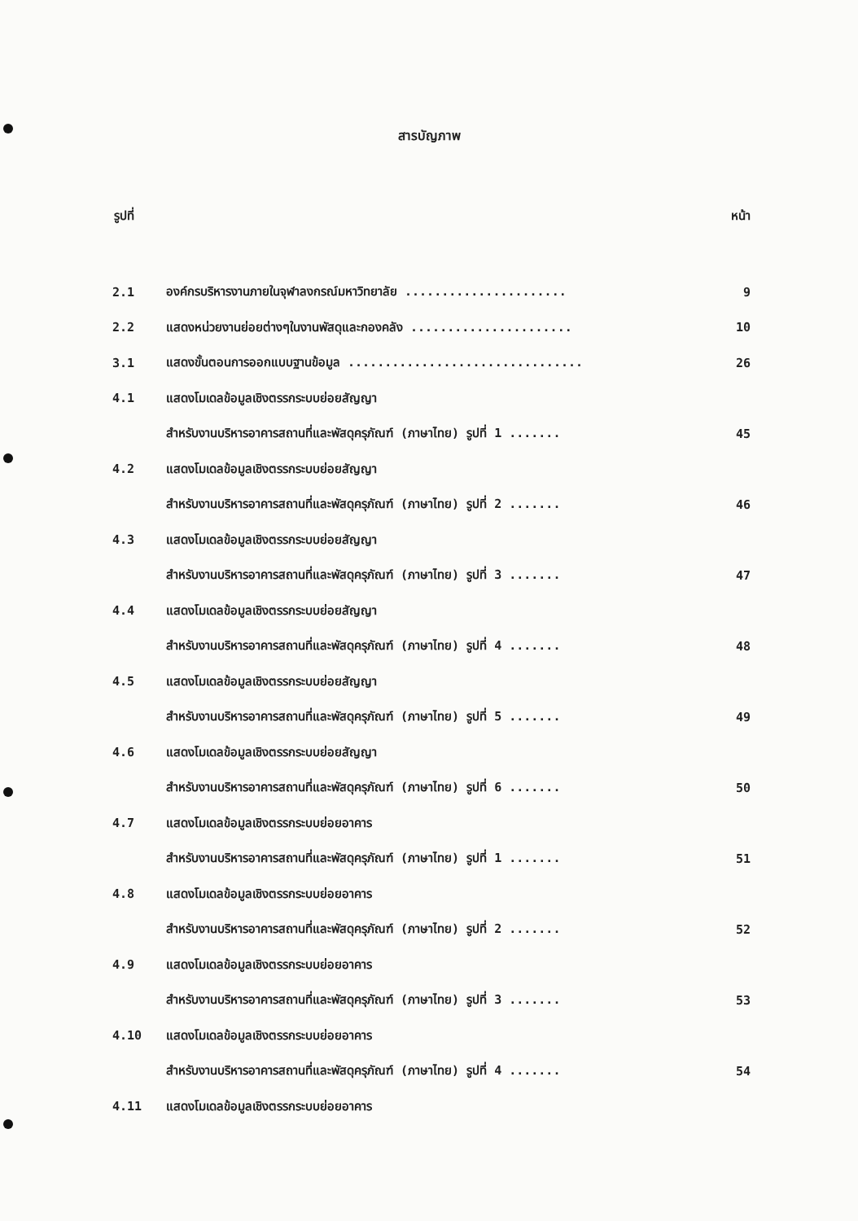สารบัญภาพ
รูปที่ หน้า
| 2.1 | องค์กรบริหารงานภายในจุฬาลงกรณ์มหาวิทยาลัย ...................... | 9 |
| 2.2 | แสดงหน่วยงานย่อยต่างๆในงานพัสดุและกองคลัง ...................... | 10 |
| 3.1 | แสดงขั้นตอนการออกแบบฐานข้อมูล ................................ | 26 |
| 4.1 | แสดงโมเดลข้อมูลเชิงตรรกระบบย่อยสัญญา | |
| | สำหรับงานบริหารอาคารสถานที่และพัสดุครุภัณฑ์ (ภาษาไทย) รูปที่ 1 ....... | 45 |
| 4.2 | แสดงโมเดลข้อมูลเชิงตรรกระบบย่อยสัญญา | |
| | สำหรับงานบริหารอาคารสถานที่และพัสดุครุภัณฑ์ (ภาษาไทย) รูปที่ 2 ....... | 46 |
| 4.3 | แสดงโมเดลข้อมูลเชิงตรรกระบบย่อยสัญญา | |
| | สำหรับงานบริหารอาคารสถานที่และพัสดุครุภัณฑ์ (ภาษาไทย) รูปที่ 3 ....... | 47 |
| 4.4 | แสดงโมเดลข้อมูลเชิงตรรกระบบย่อยสัญญา | |
| | สำหรับงานบริหารอาคารสถานที่และพัสดุครุภัณฑ์ (ภาษาไทย) รูปที่ 4 ....... | 48 |
| 4.5 | แสดงโมเดลข้อมูลเชิงตรรกระบบย่อยสัญญา | |
| | สำหรับงานบริหารอาคารสถานที่และพัสดุครุภัณฑ์ (ภาษาไทย) รูปที่ 5 ....... | 49 |
| 4.6 | แสดงโมเดลข้อมูลเชิงตรรกระบบย่อยสัญญา | |
| | สำหรับงานบริหารอาคารสถานที่และพัสดุครุภัณฑ์ (ภาษาไทย) รูปที่ 6 ....... | 50 |
| 4.7 | แสดงโมเดลข้อมูลเชิงตรรกระบบย่อยอาคาร | |
| | สำหรับงานบริหารอาคารสถานที่และพัสดุครุภัณฑ์ (ภาษาไทย) รูปที่ 1 ....... | 51 |
| 4.8 | แสดงโมเดลข้อมูลเชิงตรรกระบบย่อยอาคาร | |
| | สำหรับงานบริหารอาคารสถานที่และพัสดุครุภัณฑ์ (ภาษาไทย) รูปที่ 2 ....... | 52 |
| 4.9 | แสดงโมเดลข้อมูลเชิงตรรกระบบย่อยอาคาร | |
| | สำหรับงานบริหารอาคารสถานที่และพัสดุครุภัณฑ์ (ภาษาไทย) รูปที่ 3 ....... | 53 |
| 4.10 | แสดงโมเดลข้อมูลเชิงตรรกระบบย่อยอาคาร | |
| | สำหรับงานบริหารอาคารสถานที่และพัสดุครุภัณฑ์ (ภาษาไทย) รูปที่ 4 ....... | 54 |
| 4.11 | แสดงโมเดลข้อมูลเชิงตรรกระบบย่อยอาคาร | |